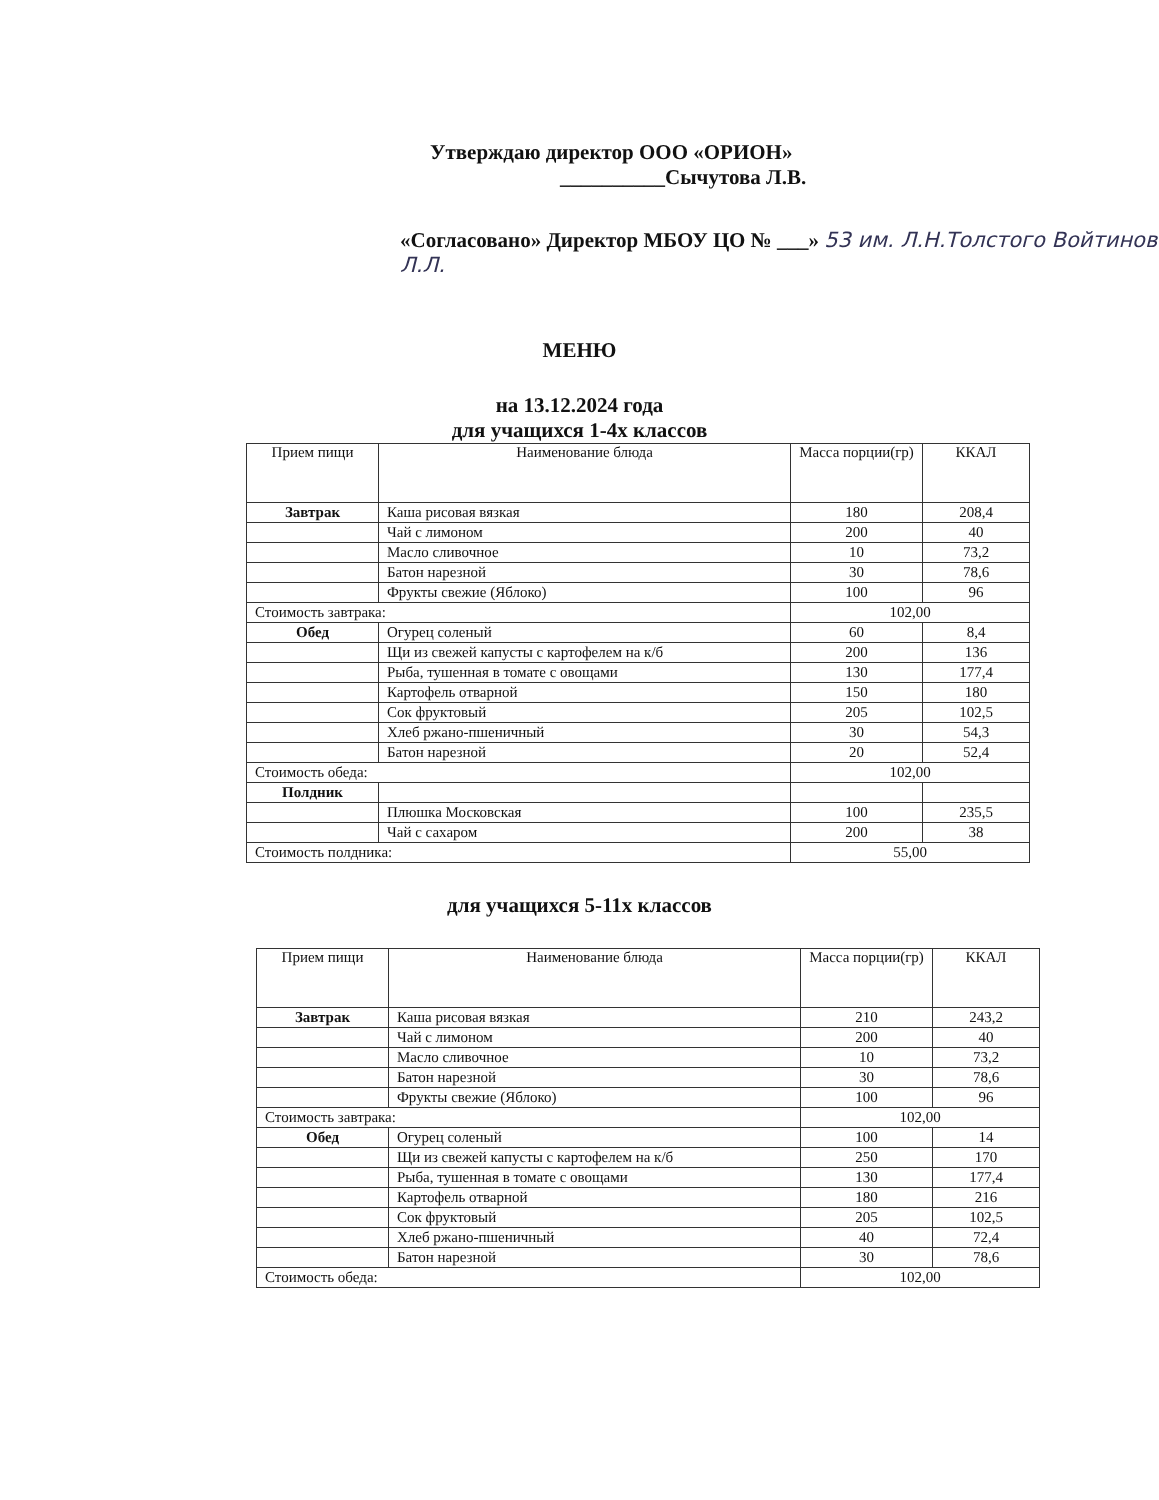Утверждаю директор ООО «ОРИОН»
__________Сыч­утова Л.В.
«Согласовано» Директор МБОУ ЦО № ___» 53 им. Л.Н.Толстого Войтинов Л.Л.
МЕНЮ
на 13.12.2024 года
для учащихся 1-4х классов
| Прием пищи | Наименование блюда | Масса порции(гр) | ККАЛ |
| --- | --- | --- | --- |
| Завтрак | Каша рисовая вязкая | 180 | 208,4 |
| | Чай с лимоном | 200 | 40 |
| | Масло сливочное | 10 | 73,2 |
| | Батон нарезной | 30 | 78,6 |
| | Фрукты свежие (Яблоко) | 100 | 96 |
| Стоимость завтрака: | | 102,00 | |
| Обед | Огурец соленый | 60 | 8,4 |
| | Щи из свежей капусты с картофелем на к/б | 200 | 136 |
| | Рыба, тушенная в томате с овощами | 130 | 177,4 |
| | Картофель отварной | 150 | 180 |
| | Сок фруктовый | 205 | 102,5 |
| | Хлеб ржано-пшеничный | 30 | 54,3 |
| | Батон нарезной | 20 | 52,4 |
| Стоимость обеда: | | 102,00 | |
| Полдник | | | |
| | Плюшка Московская | 100 | 235,5 |
| | Чай с сахаром | 200 | 38 |
| Стоимость полдника: | | 55,00 | |
для учащихся 5-11х классов
| Прием пищи | Наименование блюда | Масса порции(гр) | ККАЛ |
| --- | --- | --- | --- |
| Завтрак | Каша рисовая вязкая | 210 | 243,2 |
| | Чай с лимоном | 200 | 40 |
| | Масло сливочное | 10 | 73,2 |
| | Батон нарезной | 30 | 78,6 |
| | Фрукты свежие (Яблоко) | 100 | 96 |
| Стоимость завтрака: | | 102,00 | |
| Обед | Огурец соленый | 100 | 14 |
| | Щи из свежей капусты с картофелем на к/б | 250 | 170 |
| | Рыба, тушенная в томате с овощами | 130 | 177,4 |
| | Картофель отварной | 180 | 216 |
| | Сок фруктовый | 205 | 102,5 |
| | Хлеб ржано-пшеничный | 40 | 72,4 |
| | Батон нарезной | 30 | 78,6 |
| Стоимость обеда: | | 102,00 | |